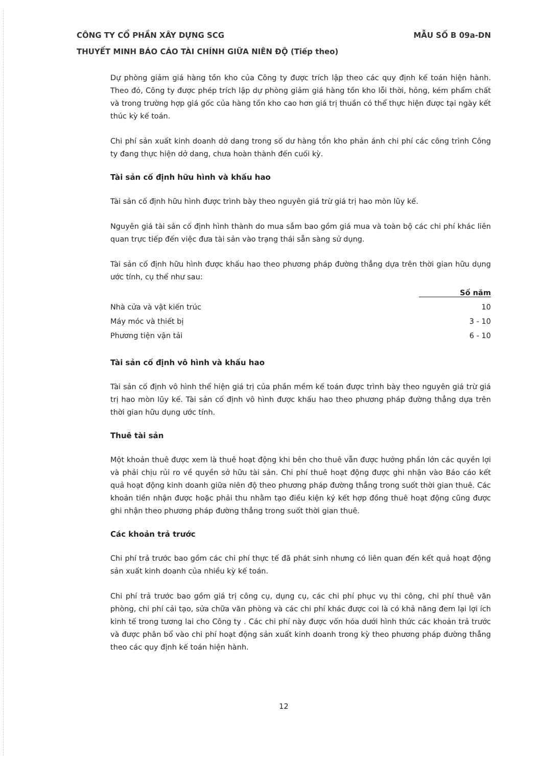CÔNG TY CỔ PHẦN XÂY DỰNG SCG MẪU SỐ B 09a-DN
THUYẾT MINH BÁO CÁO TÀI CHÍNH GIỮA NIÊN ĐỘ (Tiếp theo)
Dự phòng giảm giá hàng tồn kho của Công ty được trích lập theo các quy định kế toán hiện hành. Theo đó, Công ty được phép trích lập dự phòng giảm giá hàng tồn kho lỗi thời, hỏng, kém phẩm chất và trong trường hợp giá gốc của hàng tồn kho cao hơn giá trị thuần có thể thực hiện được tại ngày kết thúc kỳ kế toán.
Chi phí sản xuất kinh doanh dở dang trong số dư hàng tồn kho phản ánh chi phí các công trình Công ty đang thực hiện dở dang, chưa hoàn thành đến cuối kỳ.
Tài sản cố định hữu hình và khấu hao
Tài sản cố định hữu hình được trình bày theo nguyên giá trừ giá trị hao mòn lũy kế.
Nguyên giá tài sản cố định hình thành do mua sắm bao gồm giá mua và toàn bộ các chi phí khác liên quan trực tiếp đến việc đưa tài sản vào trạng thái sẵn sàng sử dụng.
Tài sản cố định hữu hình được khấu hao theo phương pháp đường thẳng dựa trên thời gian hữu dụng ước tính, cụ thể như sau:
| | Số năm |
| Nhà cửa và vật kiến trúc | 10 |
| Máy móc và thiết bị | 3 - 10 |
| Phương tiện vận tải | 6 - 10 |
Tài sản cố định vô hình và khấu hao
Tài sản cố định vô hình thể hiện giá trị của phần mềm kế toán được trình bày theo nguyên giá trừ giá trị hao mòn lũy kế. Tài sản cố định vô hình được khấu hao theo phương pháp đường thẳng dựa trên thời gian hữu dụng ước tính.
Thuê tài sản
Một khoản thuê được xem là thuê hoạt động khi bên cho thuê vẫn được hưởng phần lớn các quyền lợi và phải chịu rủi ro về quyền sở hữu tài sản. Chi phí thuê hoạt động được ghi nhận vào Báo cáo kết quả hoạt động kinh doanh giữa niên độ theo phương pháp đường thẳng trong suốt thời gian thuê. Các khoản tiền nhận được hoặc phải thu nhằm tạo điều kiện ký kết hợp đồng thuê hoạt động cũng được ghi nhận theo phương pháp đường thẳng trong suốt thời gian thuê.
Các khoản trả trước
Chi phí trả trước bao gồm các chi phí thực tế đã phát sinh nhưng có liên quan đến kết quả hoạt động sản xuất kinh doanh của nhiều kỳ kế toán.
Chi phí trả trước bao gồm giá trị công cụ, dụng cụ, các chi phí phục vụ thi công, chi phí thuê văn phòng, chi phí cải tạo, sửa chữa văn phòng và các chi phí khác được coi là có khả năng đem lại lợi ích kinh tế trong tương lai cho Công ty . Các chi phí này được vốn hóa dưới hình thức các khoản trả trước và được phân bổ vào chi phí hoạt động sản xuất kinh doanh trong kỳ theo phương pháp đường thẳng theo các quy định kế toán hiện hành.
12